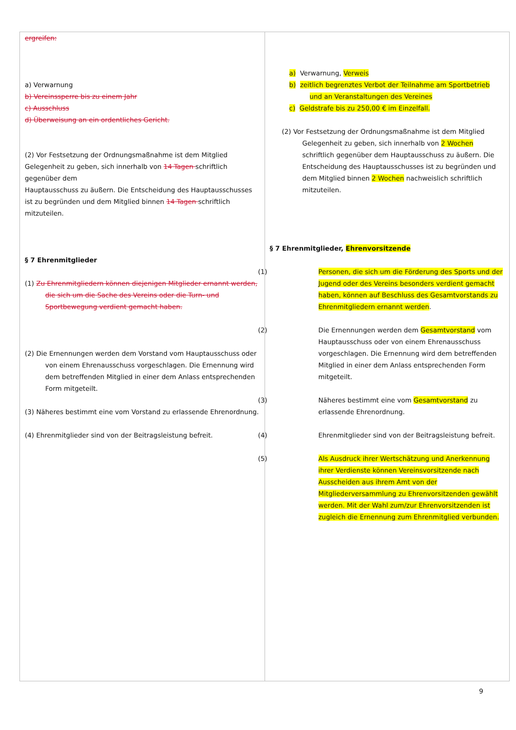| ergreifen: a) Verwarnung b) Vereinssperre bis zu einem Jahr c) Ausschluss d) Überweisung an ein ordentliches Gericht. (2) Vor Festsetzung der Ordnungsmaßnahme ist dem Mitglied Gelegenheit zu geben, sich innerhalb von 14 Tagen schriftlich gegenüber dem Hauptausschuss zu äußern. Die Entscheidung des Hauptausschusses ist zu begründen und dem Mitglied binnen 14 Tagen schriftlich mitzuteilen. § 7 Ehrenmitglieder (1) Zu Ehrenmitgliedern können diejenigen Mitglieder ernannt werden, die sich um die Sache des Vereins oder die Turn- und Sportbewegung verdient gemacht haben. (2) Die Ernennungen werden dem Vorstand vom Hauptausschuss oder von einem Ehrenausschuss vorgeschlagen. Die Ernennung wird dem betreffenden Mitglied in einer dem Anlass entsprechenden Form mitgeteilt. (3) Näheres bestimmt eine vom Vorstand zu erlassende Ehrenordnung. (4) Ehrenmitglieder sind von der Beitragsleistung befreit. | a) Verwarnung, Verweis b) zeitlich begrenztes Verbot der Teilnahme am Sportbetrieb und an Veranstaltungen des Vereines c) Geldstrafe bis zu 250,00 € im Einzelfall. (2) Vor Festsetzung der Ordnungsmaßnahme ist dem Mitglied Gelegenheit zu geben, sich innerhalb von 2 Wochen schriftlich gegenüber dem Hauptausschuss zu äußern. Die Entscheidung des Hauptausschusses ist zu begründen und dem Mitglied binnen 2 Wochen nachweislich schriftlich mitzuteilen. § 7 Ehrenmitglieder, Ehrenvorsitzende (1) Personen, die sich um die Förderung des Sports und der Jugend oder des Vereins besonders verdient gemacht haben, können auf Beschluss des Gesamtvorstands zu Ehrenmitgliedern ernannt werden . (2) Die Ernennungen werden dem Gesamtvorstand vom Hauptausschuss oder von einem Ehrenausschuss vorgeschlagen. Die Ernennung wird dem betreffenden Mitglied in einer dem Anlass entsprechenden Form mitgeteilt. (3) Näheres bestimmt eine vom Gesamtvorstand zu erlassende Ehrenordnung. (4) Ehrenmitglieder sind von der Beitragsleistung befreit. (5) Als Ausdruck ihrer Wertschätzung und Anerkennung ihrer Verdienste können Vereinsvorsitzende nach Ausscheiden aus ihrem Amt von der Mitgliederversammlung zu Ehrenvorsitzenden gewählt werden. Mit der Wahl zum/zur Ehrenvorsitzenden ist zugleich die Ernennung zum Ehrenmitglied verbunden. |
9